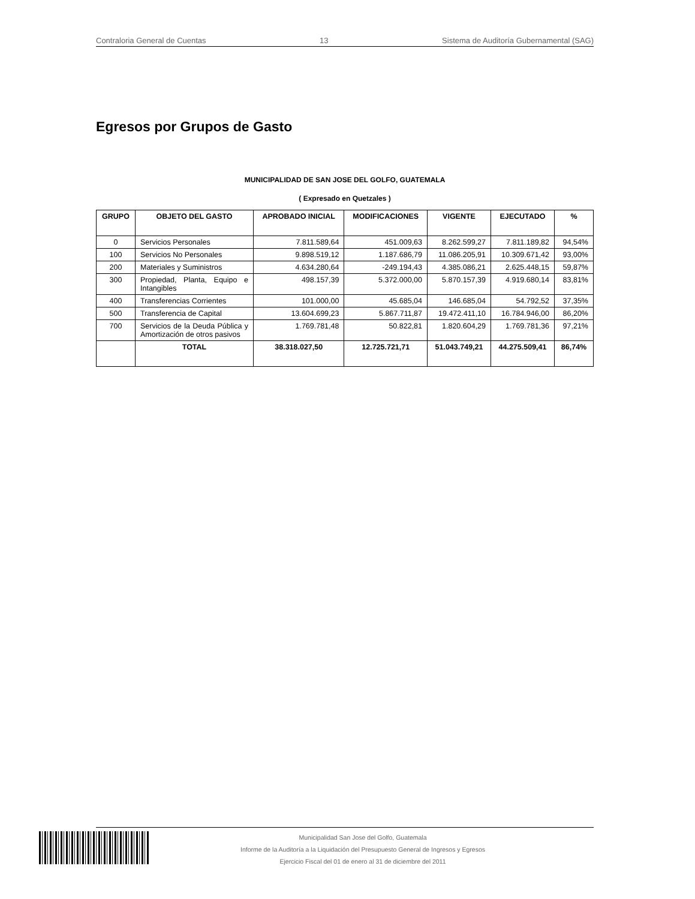Contraloria General de Cuentas 13 Sistema de Auditoría Gubernamental (SAG)
Egresos por Grupos de Gasto
MUNICIPALIDAD DE SAN JOSE DEL GOLFO, GUATEMALA
( Expresado en Quetzales )
| GRUPO | OBJETO DEL GASTO | APROBADO INICIAL | MODIFICACIONES | VIGENTE | EJECUTADO | % |
| --- | --- | --- | --- | --- | --- | --- |
| 0 | Servicios Personales | 7.811.589,64 | 451.009,63 | 8.262.599,27 | 7.811.189,82 | 94,54% |
| 100 | Servicios No Personales | 9.898.519,12 | 1.187.686,79 | 11.086.205,91 | 10.309.671,42 | 93,00% |
| 200 | Materiales y Suministros | 4.634.280,64 | -249.194,43 | 4.385.086,21 | 2.625.448,15 | 59,87% |
| 300 | Propiedad, Planta, Equipo e Intangibles | 498.157,39 | 5.372.000,00 | 5.870.157,39 | 4.919.680,14 | 83,81% |
| 400 | Transferencias Corrientes | 101.000,00 | 45.685,04 | 146.685,04 | 54.792,52 | 37,35% |
| 500 | Transferencia de Capital | 13.604.699,23 | 5.867.711,87 | 19.472.411,10 | 16.784.946,00 | 86,20% |
| 700 | Servicios de la Deuda Pública y Amortización de otros pasivos | 1.769.781,48 | 50.822,81 | 1.820.604,29 | 1.769.781,36 | 97,21% |
| | TOTAL | 38.318.027,50 | 12.725.721,71 | 51.043.749,21 | 44.275.509,41 | 86,74% |
Municipalidad San Jose del Golfo, Guatemala
Informe de la Auditoría a la Liquidación del Presupuesto General de Ingresos y Egresos
Ejercicio Fiscal del 01 de enero al 31 de diciembre del 2011